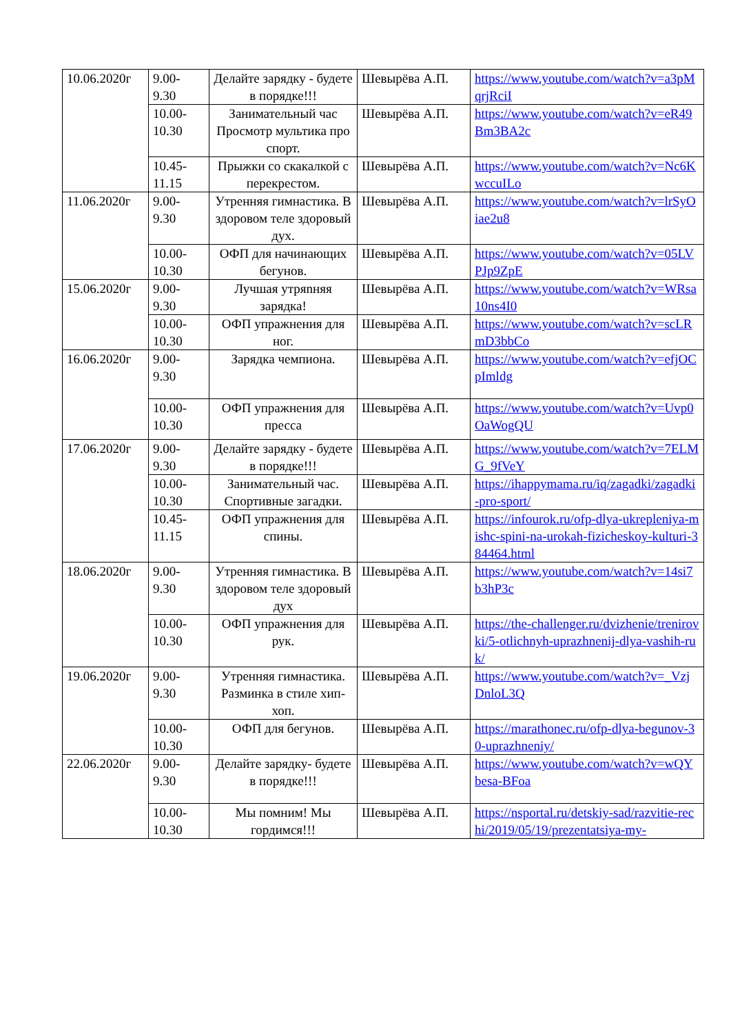| 10.06.2020г | 9.00- 9.30 | Делайте зарядку - будете в порядке!!! | Шевырёва А.П. | https://www.youtube.com/watch?v=a3pMqrjRciI |
| | 10.00- 10.30 | Занимательный час Просмотр мультика про спорт. | Шевырёва А.П. | https://www.youtube.com/watch?v=eR49Bm3BA2c |
| | 10.45- 11.15 | Прыжки со скакалкой с перекрестом. | Шевырёва А.П. | https://www.youtube.com/watch?v=Nc6KwccuILo |
| 11.06.2020г | 9.00- 9.30 | Утренняя гимнастика. В здоровом теле здоровый дух. | Шевырёва А.П. | https://www.youtube.com/watch?v=lrSyOiae2u8 |
| | 10.00- 10.30 | ОФП для начинающих бегунов. | Шевырёва А.П. | https://www.youtube.com/watch?v=05LVPJp9ZpE |
| 15.06.2020г | 9.00- 9.30 | Лучшая утряnняя зарядка! | Шевырёва А.П. | https://www.youtube.com/watch?v=WRsa10ns4I0 |
| | 10.00- 10.30 | ОФП упражнения для ног. | Шевырёва А.П. | https://www.youtube.com/watch?v=scLRmD3bbCo |
| 16.06.2020г | 9.00- 9.30 | Зарядка чемпиона. | Шевырёва А.П. | https://www.youtube.com/watch?v=efjOCpImldg |
| | 10.00- 10.30 | ОФП упражнения для пресса | Шевырёва А.П. | https://www.youtube.com/watch?v=Uvp0OaWogQU |
| 17.06.2020г | 9.00- 9.30 | Делайте зарядку - будете в порядке!!! | Шевырёва А.П. | https://www.youtube.com/watch?v=7ELMG_9fVeY |
| | 10.00- 10.30 | Занимательный час. Спортивные загадки. | Шевырёва А.П. | https://ihappymama.ru/iq/zagadki/zagadki-pro-sport/ |
| | 10.45- 11.15 | ОФП упражнения для спины. | Шевырёва А.П. | https://infourok.ru/ofp-dlya-ukrepleniya-mishc-spini-na-urokah-fizicheskoy-kulturi-384464.html |
| 18.06.2020г | 9.00- 9.30 | Утренняя гимнастика. В здоровом теле здоровый дух | Шевырёва А.П. | https://www.youtube.com/watch?v=14si7b3hP3c |
| | 10.00- 10.30 | ОФП упражнения для рук. | Шевырёва А.П. | https://the-challenger.ru/dvizhenie/trenirovki/5-otlichnyh-uprazhnenij-dlya-vashih-ruk/ |
| 19.06.2020г | 9.00- 9.30 | Утренняя гимнастика. Разминка в стиле хип-хоп. | Шевырёва А.П. | https://www.youtube.com/watch?v=_VzjDnloL3Q |
| | 10.00- 10.30 | ОФП для бегунов. | Шевырёва А.П. | https://marathonec.ru/ofp-dlya-begunov-30-uprazhneniy/ |
| 22.06.2020г | 9.00- 9.30 | Делайте зарядку- будете в порядке!!! | Шевырёва А.П. | https://www.youtube.com/watch?v=wQYbesa-BFoa |
| | 10.00- 10.30 | Мы помним! Мы гордимся!!! | Шевырёва А.П. | https://nsportal.ru/detskiy-sad/razvitie-rechi/2019/05/19/prezentatsiya-my- |